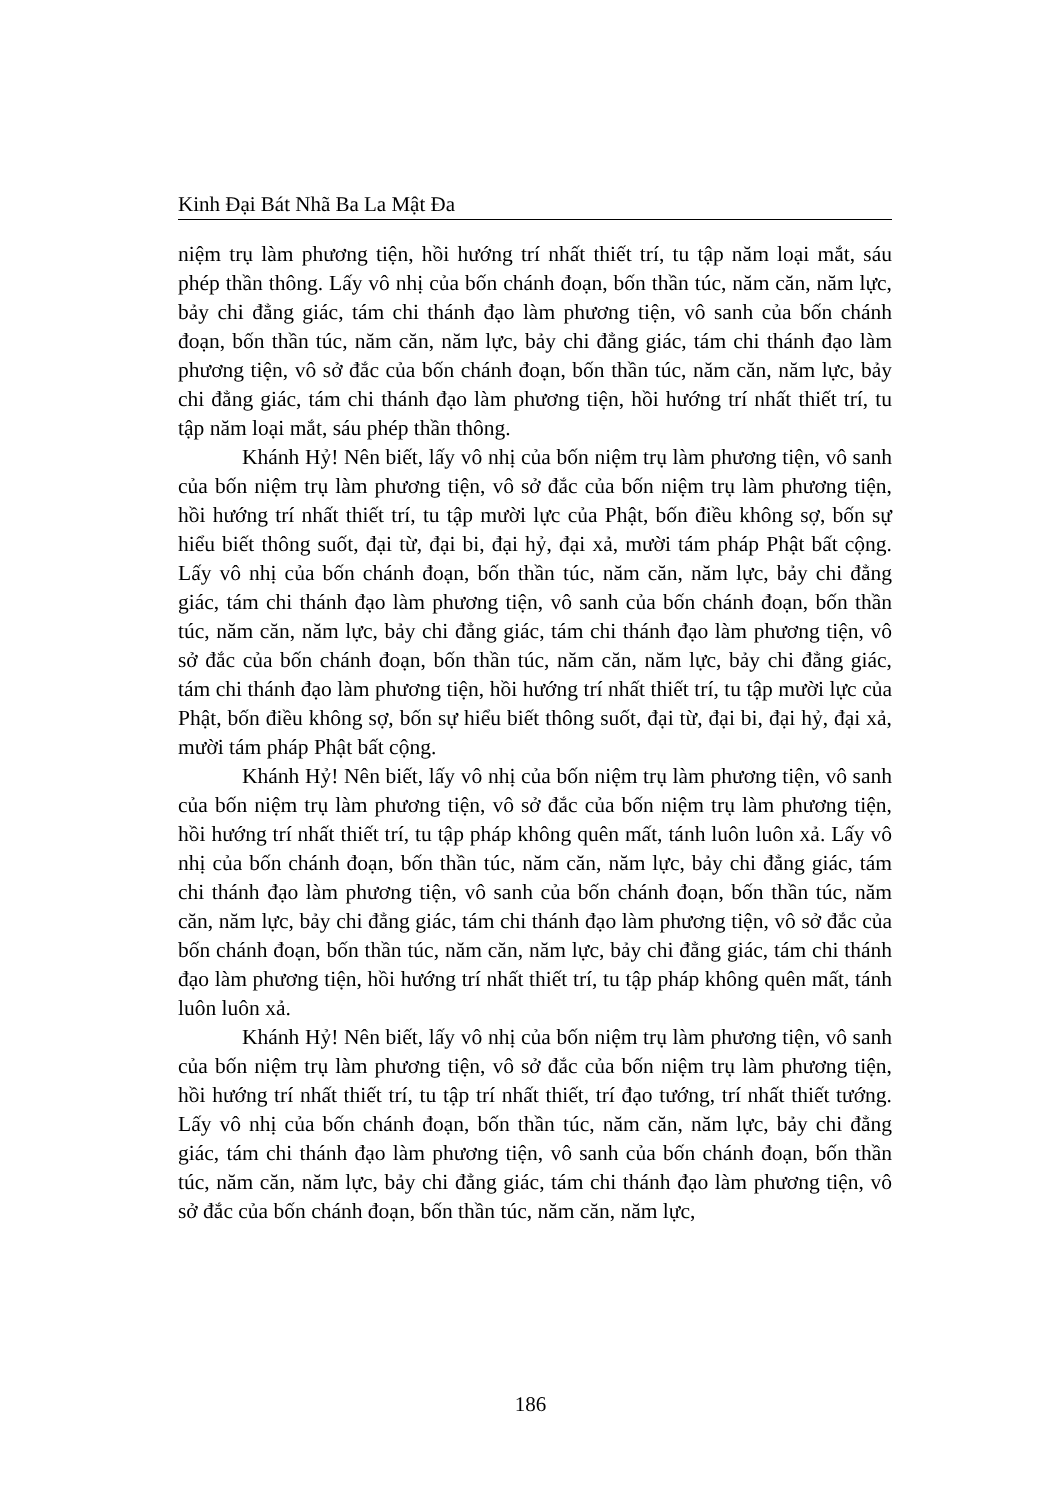Kinh Đại Bát Nhã Ba La Mật Đa
niệm trụ làm phương tiện, hồi hướng trí nhất thiết trí, tu tập năm loại mắt, sáu phép thần thông. Lấy vô nhị của bốn chánh đoạn, bốn thần túc, năm căn, năm lực, bảy chi đẳng giác, tám chi thánh đạo làm phương tiện, vô sanh của bốn chánh đoạn, bốn thần túc, năm căn, năm lực, bảy chi đẳng giác, tám chi thánh đạo làm phương tiện, vô sở đắc của bốn chánh đoạn, bốn thần túc, năm căn, năm lực, bảy chi đẳng giác, tám chi thánh đạo làm phương tiện, hồi hướng trí nhất thiết trí, tu tập năm loại mắt, sáu phép thần thông.
Khánh Hỷ! Nên biết, lấy vô nhị của bốn niệm trụ làm phương tiện, vô sanh của bốn niệm trụ làm phương tiện, vô sở đắc của bốn niệm trụ làm phương tiện, hồi hướng trí nhất thiết trí, tu tập mười lực của Phật, bốn điều không sợ, bốn sự hiểu biết thông suốt, đại từ, đại bi, đại hỷ, đại xả, mười tám pháp Phật bất cộng. Lấy vô nhị của bốn chánh đoạn, bốn thần túc, năm căn, năm lực, bảy chi đẳng giác, tám chi thánh đạo làm phương tiện, vô sanh của bốn chánh đoạn, bốn thần túc, năm căn, năm lực, bảy chi đẳng giác, tám chi thánh đạo làm phương tiện, vô sở đắc của bốn chánh đoạn, bốn thần túc, năm căn, năm lực, bảy chi đẳng giác, tám chi thánh đạo làm phương tiện, hồi hướng trí nhất thiết trí, tu tập mười lực của Phật, bốn điều không sợ, bốn sự hiểu biết thông suốt, đại từ, đại bi, đại hỷ, đại xả, mười tám pháp Phật bất cộng.
Khánh Hỷ! Nên biết, lấy vô nhị của bốn niệm trụ làm phương tiện, vô sanh của bốn niệm trụ làm phương tiện, vô sở đắc của bốn niệm trụ làm phương tiện, hồi hướng trí nhất thiết trí, tu tập pháp không quên mất, tánh luôn luôn xả. Lấy vô nhị của bốn chánh đoạn, bốn thần túc, năm căn, năm lực, bảy chi đẳng giác, tám chi thánh đạo làm phương tiện, vô sanh của bốn chánh đoạn, bốn thần túc, năm căn, năm lực, bảy chi đẳng giác, tám chi thánh đạo làm phương tiện, vô sở đắc của bốn chánh đoạn, bốn thần túc, năm căn, năm lực, bảy chi đẳng giác, tám chi thánh đạo làm phương tiện, hồi hướng trí nhất thiết trí, tu tập pháp không quên mất, tánh luôn luôn xả.
Khánh Hỷ! Nên biết, lấy vô nhị của bốn niệm trụ làm phương tiện, vô sanh của bốn niệm trụ làm phương tiện, vô sở đắc của bốn niệm trụ làm phương tiện, hồi hướng trí nhất thiết trí, tu tập trí nhất thiết, trí đạo tướng, trí nhất thiết tướng. Lấy vô nhị của bốn chánh đoạn, bốn thần túc, năm căn, năm lực, bảy chi đẳng giác, tám chi thánh đạo làm phương tiện, vô sanh của bốn chánh đoạn, bốn thần túc, năm căn, năm lực, bảy chi đẳng giác, tám chi thánh đạo làm phương tiện, vô sở đắc của bốn chánh đoạn, bốn thần túc, năm căn, năm lực,
186